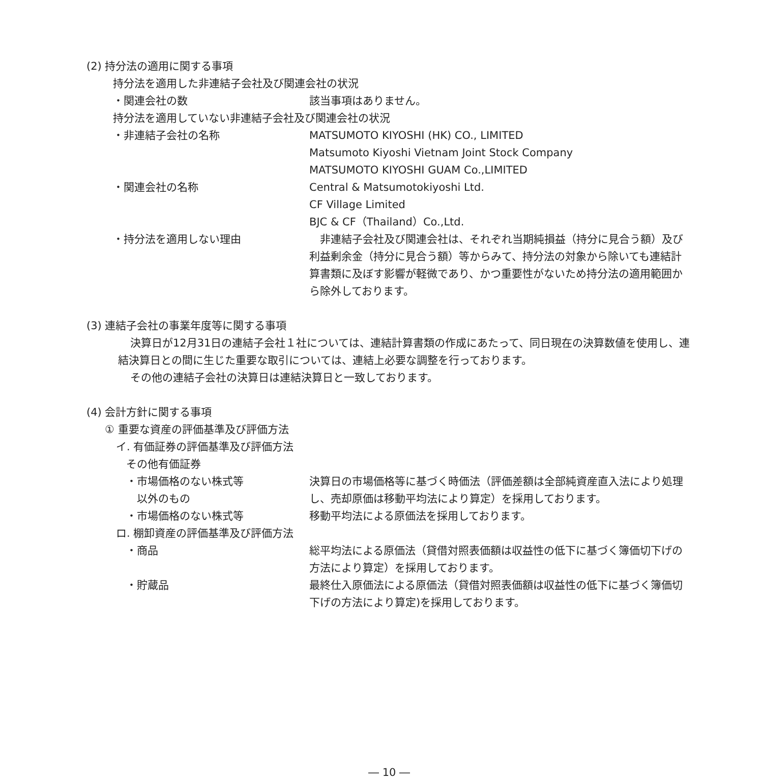(2) 持分法の適用に関する事項
持分法を適用した非連結子会社及び関連会社の状況
・関連会社の数 該当事項はありません。
持分法を適用していない非連結子会社及び関連会社の状況
・非連結子会社の名称 MATSUMOTO KIYOSHI (HK) CO., LIMITED
Matsumoto Kiyoshi Vietnam Joint Stock Company
MATSUMOTO KIYOSHI GUAM Co.,LIMITED
・関連会社の名称 Central & Matsumotokiyoshi Ltd.
CF Village Limited
BJC & CF（Thailand）Co.,Ltd.
・持分法を適用しない理由 　非連結子会社及び関連会社は、それぞれ当期純損益（持分に見合う額）及び利益剰余金（持分に見合う額）等からみて、持分法の対象から除いても連結計算書類に及ぼす影響が軽微であり、かつ重要性がないため持分法の適用範囲から除外しております。
(3) 連結子会社の事業年度等に関する事項
決算日が12月31日の連結子会社１社については、連結計算書類の作成にあたって、同日現在の決算数値を使用し、連結決算日との間に生じた重要な取引については、連結上必要な調整を行っております。
その他の連結子会社の決算日は連結決算日と一致しております。
(4) 会計方針に関する事項
① 重要な資産の評価基準及び評価方法
イ. 有価証券の評価基準及び評価方法
その他有価証券
・市場価格のない株式等
　以外のもの
決算日の市場価格等に基づく時価法（評価差額は全部純資産直入法により処理し、売却原価は移動平均法により算定）を採用しております。
・市場価格のない株式等 移動平均法による原価法を採用しております。
ロ. 棚卸資産の評価基準及び評価方法
・商品 総平均法による原価法（貸借対照表価額は収益性の低下に基づく簿価切下げの方法により算定）を採用しております。
・貯蔵品 最終仕入原価法による原価法（貸借対照表価額は収益性の低下に基づく簿価切下げの方法により算定)を採用しております。
― 10 ―